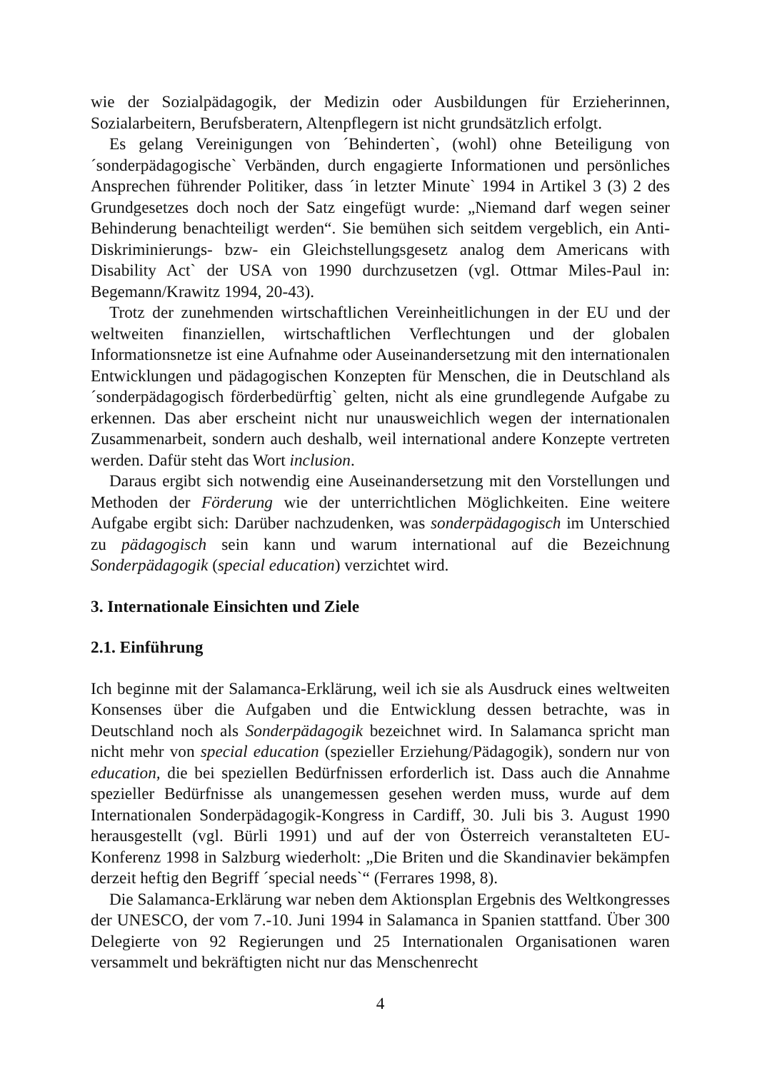wie der Sozialpädagogik, der Medizin oder Ausbildungen für Erzieherinnen, Sozialarbeitern, Berufsberatern, Altenpflegern ist nicht grundsätzlich erfolgt.
Es gelang Vereinigungen von ´Behinderten`, (wohl) ohne Beteiligung von ´sonderpädagogische` Verbänden, durch engagierte Informationen und persönliches Ansprechen führender Politiker, dass ´in letzter Minute` 1994 in Artikel 3 (3) 2 des Grundgesetzes doch noch der Satz eingefügt wurde: „Niemand darf wegen seiner Behinderung benachteiligt werden“. Sie bemühen sich seitdem vergeblich, ein Anti-Diskriminierungs- bzw- ein Gleichstellungsgesetz analog dem Americans with Disability Act` der USA von 1990 durchzusetzen (vgl. Ottmar Miles-Paul in: Begemann/Krawitz 1994, 20-43).
Trotz der zunehmenden wirtschaftlichen Vereinheitlichungen in der EU und der weltweiten finanziellen, wirtschaftlichen Verflechtungen und der globalen Informationsnetze ist eine Aufnahme oder Auseinandersetzung mit den internationalen Entwicklungen und pädagogischen Konzepten für Menschen, die in Deutschland als ´sonderpädagogisch förderbedürftig` gelten, nicht als eine grundlegende Aufgabe zu erkennen. Das aber erscheint nicht nur unausweichlich wegen der internationalen Zusammenarbeit, sondern auch deshalb, weil international andere Konzepte vertreten werden. Dafür steht das Wort inclusion.
Daraus ergibt sich notwendig eine Auseinandersetzung mit den Vorstellungen und Methoden der Förderung wie der unterrichtlichen Möglichkeiten. Eine weitere Aufgabe ergibt sich: Darüber nachzudenken, was sonderpädagogisch im Unterschied zu pädagogisch sein kann und warum international auf die Bezeichnung Sonderpädagogik (special education) verzichtet wird.
3. Internationale Einsichten und Ziele
2.1. Einführung
Ich beginne mit der Salamanca-Erklärung, weil ich sie als Ausdruck eines weltweiten Konsenses über die Aufgaben und die Entwicklung dessen betrachte, was in Deutschland noch als Sonderpädagogik bezeichnet wird. In Salamanca spricht man nicht mehr von special education (spezieller Erziehung/Pädagogik), sondern nur von education, die bei speziellen Bedürfnissen erforderlich ist. Dass auch die Annahme spezieller Bedürfnisse als unangemessen gesehen werden muss, wurde auf dem Internationalen Sonderpädagogik-Kongress in Cardiff, 30. Juli bis 3. August 1990 herausgestellt (vgl. Bürli 1991) und auf der von Österreich veranstalteten EU-Konferenz 1998 in Salzburg wiederholt: „Die Briten und die Skandinavier bekämpfen derzeit heftig den Begriff ´special needs`“ (Ferrares 1998, 8).
Die Salamanca-Erklärung war neben dem Aktionsplan Ergebnis des Weltkongresses der UNESCO, der vom 7.-10. Juni 1994 in Salamanca in Spanien stattfand. Über 300 Delegierte von 92 Regierungen und 25 Internationalen Organisationen waren versammelt und bekräftigten nicht nur das Menschenrecht
4